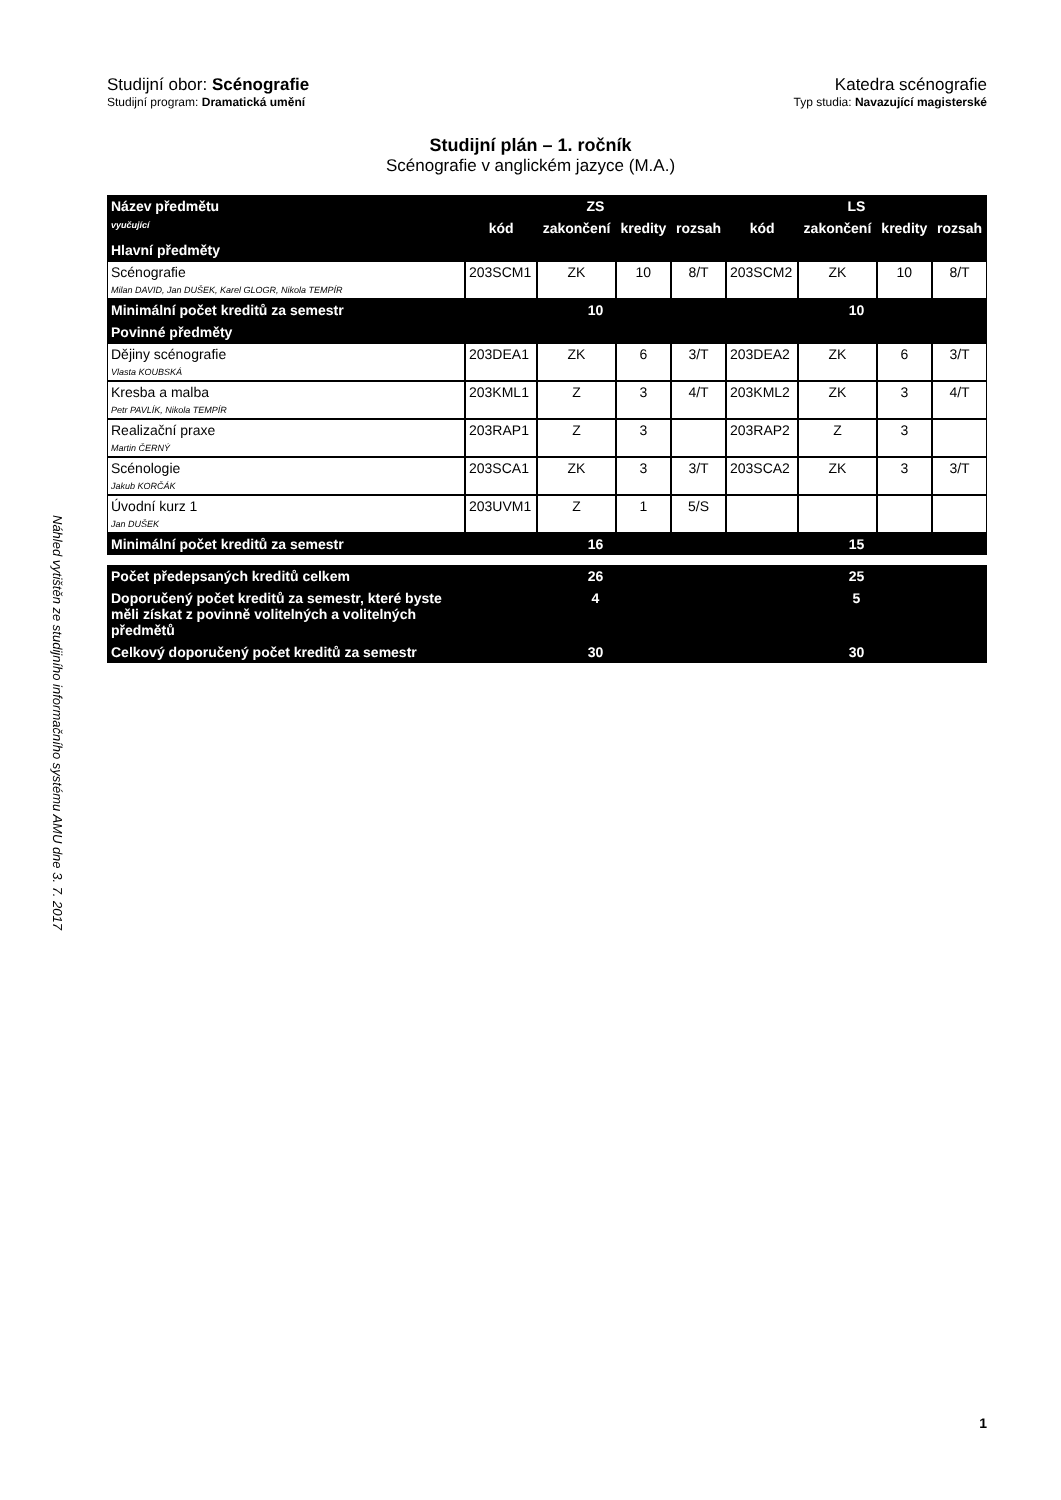Studijní obor: Scénografie
Studijní program: Dramatická umění
Katedra scénografie
Typ studia: Navazující magisterské
Studijní plán – 1. ročník
Scénografie v anglickém jazyce (M.A.)
| Název předmětu | ZS | | | | LS | | | |
| --- | --- | --- | --- | --- | --- | --- | --- | --- |
| vyučující | kód | zakončení | kredity | rozsah | kód | zakončení | kredity | rozsah |
| Hlavní předměty | | | | | | | | |
| Scénografie Milan DAVID, Jan DUŠEK, Karel GLOGR, Nikola TEMPÍR | 203SCM1 | ZK | 10 | 8/T | 203SCM2 | ZK | 10 | 8/T |
| Minimální počet kreditů za semestr | 10 | | | | 10 | | | |
| Povinné předměty | | | | | | | | |
| Dějiny scénografie Vlasta KOUBSKÁ | 203DEA1 | ZK | 6 | 3/T | 203DEA2 | ZK | 6 | 3/T |
| Kresba a malba Petr PAVLÍK, Nikola TEMPÍR | 203KML1 | Z | 3 | 4/T | 203KML2 | ZK | 3 | 4/T |
| Realizační praxe Martin ČERNÝ | 203RAP1 | Z | 3 | | 203RAP2 | Z | 3 | |
| Scénologie Jakub KORČÁK | 203SCA1 | ZK | 3 | 3/T | 203SCA2 | ZK | 3 | 3/T |
| Úvodní kurz 1 Jan DUŠEK | 203UVM1 | Z | 1 | 5/S | | | | |
| Minimální počet kreditů za semestr | 16 | | | | 15 | | | |
| Počet předepsaných kreditů celkem | 26 | | | | 25 | | | |
| Doporučený počet kreditů za semestr, které byste měli získat z povinně volitelných a volitelných předmětů | 4 | | | | 5 | | | |
| Celkový doporučený počet kreditů za semestr | 30 | | | | 30 | | | |
Náhled vytištěn ze studijního informačního systému AMU dne 3. 7. 2017
1